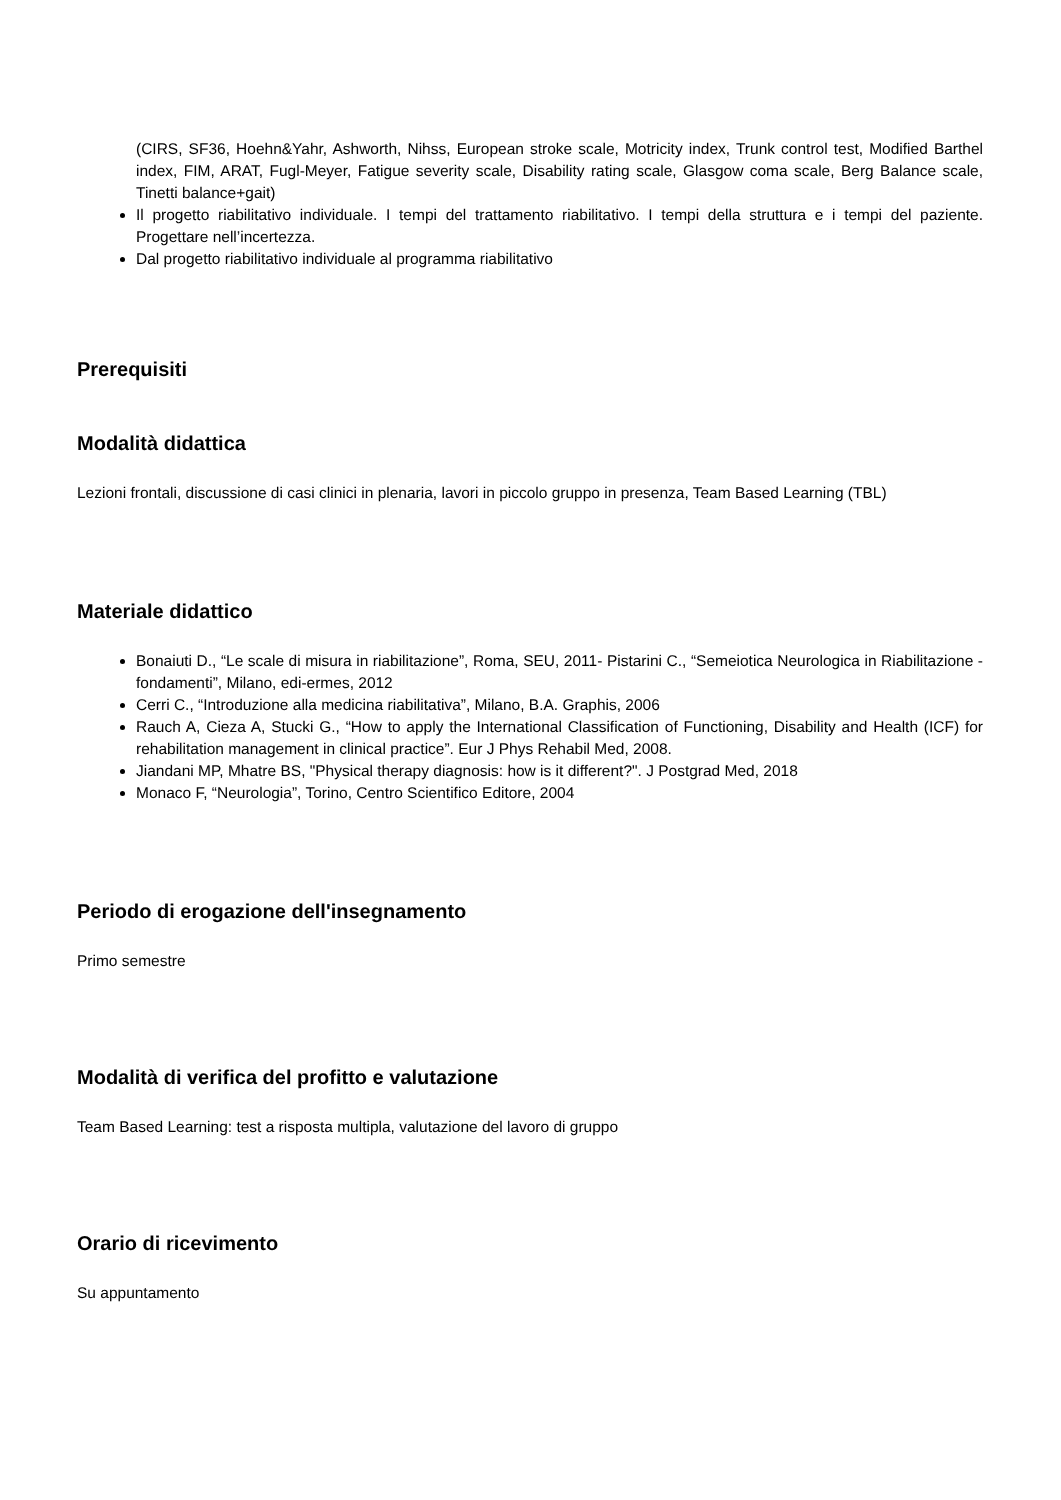(CIRS, SF36, Hoehn&Yahr, Ashworth, Nihss, European stroke scale, Motricity index, Trunk control test, Modified Barthel index, FIM, ARAT, Fugl-Meyer, Fatigue severity scale, Disability rating scale, Glasgow coma scale, Berg Balance scale, Tinetti balance+gait)
Il progetto riabilitativo individuale. I tempi del trattamento riabilitativo. I tempi della struttura e i tempi del paziente. Progettare nell’incertezza.
Dal progetto riabilitativo individuale al programma riabilitativo
Prerequisiti
Modalità didattica
Lezioni frontali, discussione di casi clinici in plenaria, lavori in piccolo gruppo in presenza, Team Based Learning (TBL)
Materiale didattico
Bonaiuti D., “Le scale di misura in riabilitazione”, Roma, SEU, 2011- Pistarini C., “Semeiotica Neurologica in Riabilitazione - fondamenti”, Milano, edi-ermes, 2012
Cerri C., “Introduzione alla medicina riabilitativa”, Milano, B.A. Graphis, 2006
Rauch A, Cieza A, Stucki G., “How to apply the International Classification of Functioning, Disability and Health (ICF) for rehabilitation management in clinical practice”. Eur J Phys Rehabil Med, 2008.
Jiandani MP, Mhatre BS, "Physical therapy diagnosis: how is it different?". J Postgrad Med, 2018
Monaco F, “Neurologia”, Torino, Centro Scientifico Editore, 2004
Periodo di erogazione dell'insegnamento
Primo semestre
Modalità di verifica del profitto e valutazione
Team Based Learning: test a risposta multipla, valutazione del lavoro di gruppo
Orario di ricevimento
Su appuntamento